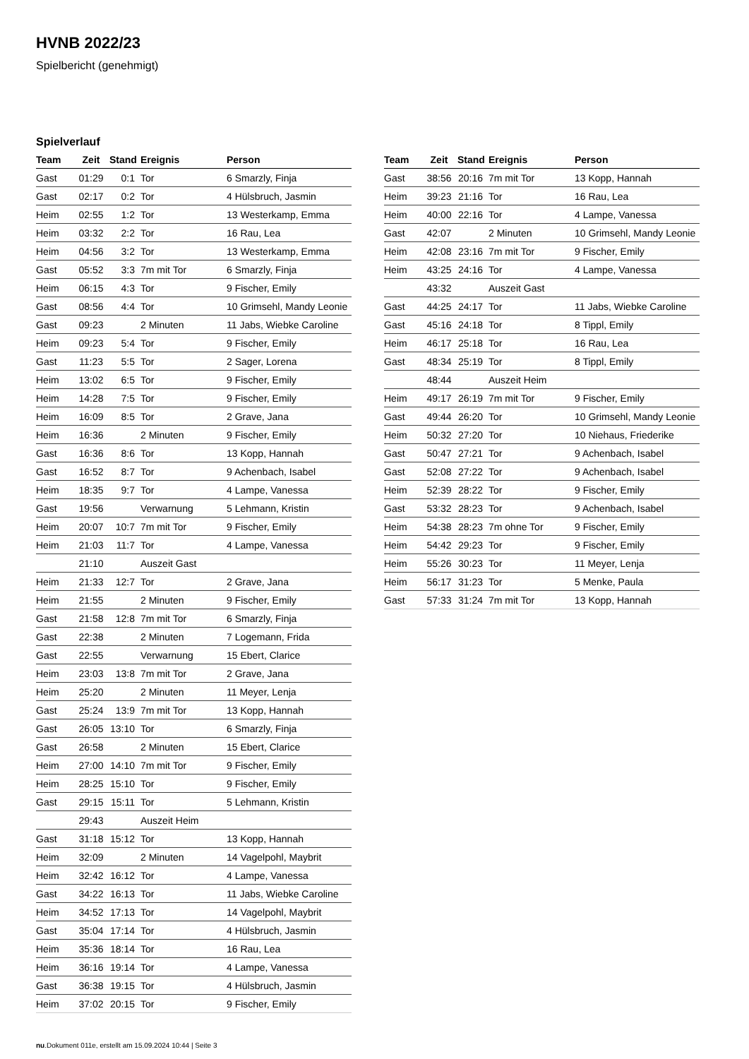HVNB 2022/23
Spielbericht (genehmigt)
Spielverlauf
| Team | Zeit | Stand | Ereignis | Person |
| --- | --- | --- | --- | --- |
| Gast | 01:29 | 0:1 | Tor | 6 Smarzly, Finja |
| Gast | 02:17 | 0:2 | Tor | 4 Hülsbruch, Jasmin |
| Heim | 02:55 | 1:2 | Tor | 13 Westerkamp, Emma |
| Heim | 03:32 | 2:2 | Tor | 16 Rau, Lea |
| Heim | 04:56 | 3:2 | Tor | 13 Westerkamp, Emma |
| Gast | 05:52 | 3:3 | 7m mit Tor | 6 Smarzly, Finja |
| Heim | 06:15 | 4:3 | Tor | 9 Fischer, Emily |
| Gast | 08:56 | 4:4 | Tor | 10 Grimsehl, Mandy Leonie |
| Gast | 09:23 | | 2 Minuten | 11 Jabs, Wiebke Caroline |
| Heim | 09:23 | 5:4 | Tor | 9 Fischer, Emily |
| Gast | 11:23 | 5:5 | Tor | 2 Sager, Lorena |
| Heim | 13:02 | 6:5 | Tor | 9 Fischer, Emily |
| Heim | 14:28 | 7:5 | Tor | 9 Fischer, Emily |
| Heim | 16:09 | 8:5 | Tor | 2 Grave, Jana |
| Heim | 16:36 | | 2 Minuten | 9 Fischer, Emily |
| Gast | 16:36 | 8:6 | Tor | 13 Kopp, Hannah |
| Gast | 16:52 | 8:7 | Tor | 9 Achenbach, Isabel |
| Heim | 18:35 | 9:7 | Tor | 4 Lampe, Vanessa |
| Gast | 19:56 | | Verwarnung | 5 Lehmann, Kristin |
| Heim | 20:07 | 10:7 | 7m mit Tor | 9 Fischer, Emily |
| Heim | 21:03 | 11:7 | Tor | 4 Lampe, Vanessa |
| | 21:10 | | Auszeit Gast | |
| Heim | 21:33 | 12:7 | Tor | 2 Grave, Jana |
| Heim | 21:55 | | 2 Minuten | 9 Fischer, Emily |
| Gast | 21:58 | 12:8 | 7m mit Tor | 6 Smarzly, Finja |
| Gast | 22:38 | | 2 Minuten | 7 Logemann, Frida |
| Gast | 22:55 | | Verwarnung | 15 Ebert, Clarice |
| Heim | 23:03 | 13:8 | 7m mit Tor | 2 Grave, Jana |
| Heim | 25:20 | | 2 Minuten | 11 Meyer, Lenja |
| Gast | 25:24 | 13:9 | 7m mit Tor | 13 Kopp, Hannah |
| Gast | 26:05 | 13:10 | Tor | 6 Smarzly, Finja |
| Gast | 26:58 | | 2 Minuten | 15 Ebert, Clarice |
| Heim | 27:00 | 14:10 | 7m mit Tor | 9 Fischer, Emily |
| Heim | 28:25 | 15:10 | Tor | 9 Fischer, Emily |
| Gast | 29:15 | 15:11 | Tor | 5 Lehmann, Kristin |
| | 29:43 | | Auszeit Heim | |
| Gast | 31:18 | 15:12 | Tor | 13 Kopp, Hannah |
| Heim | 32:09 | | 2 Minuten | 14 Vagelpohl, Maybrit |
| Heim | 32:42 | 16:12 | Tor | 4 Lampe, Vanessa |
| Gast | 34:22 | 16:13 | Tor | 11 Jabs, Wiebke Caroline |
| Heim | 34:52 | 17:13 | Tor | 14 Vagelpohl, Maybrit |
| Gast | 35:04 | 17:14 | Tor | 4 Hülsbruch, Jasmin |
| Heim | 35:36 | 18:14 | Tor | 16 Rau, Lea |
| Heim | 36:16 | 19:14 | Tor | 4 Lampe, Vanessa |
| Gast | 36:38 | 19:15 | Tor | 4 Hülsbruch, Jasmin |
| Heim | 37:02 | 20:15 | Tor | 9 Fischer, Emily |
| Team | Zeit | Stand | Ereignis | Person |
| --- | --- | --- | --- | --- |
| Gast | 38:56 | 20:16 | 7m mit Tor | 13 Kopp, Hannah |
| Heim | 39:23 | 21:16 | Tor | 16 Rau, Lea |
| Heim | 40:00 | 22:16 | Tor | 4 Lampe, Vanessa |
| Gast | 42:07 | | 2 Minuten | 10 Grimsehl, Mandy Leonie |
| Heim | 42:08 | 23:16 | 7m mit Tor | 9 Fischer, Emily |
| Heim | 43:25 | 24:16 | Tor | 4 Lampe, Vanessa |
| | 43:32 | | Auszeit Gast | |
| Gast | 44:25 | 24:17 | Tor | 11 Jabs, Wiebke Caroline |
| Gast | 45:16 | 24:18 | Tor | 8 Tippl, Emily |
| Heim | 46:17 | 25:18 | Tor | 16 Rau, Lea |
| Gast | 48:34 | 25:19 | Tor | 8 Tippl, Emily |
| | 48:44 | | Auszeit Heim | |
| Heim | 49:17 | 26:19 | 7m mit Tor | 9 Fischer, Emily |
| Gast | 49:44 | 26:20 | Tor | 10 Grimsehl, Mandy Leonie |
| Heim | 50:32 | 27:20 | Tor | 10 Niehaus, Friederike |
| Gast | 50:47 | 27:21 | Tor | 9 Achenbach, Isabel |
| Gast | 52:08 | 27:22 | Tor | 9 Achenbach, Isabel |
| Heim | 52:39 | 28:22 | Tor | 9 Fischer, Emily |
| Gast | 53:32 | 28:23 | Tor | 9 Achenbach, Isabel |
| Heim | 54:38 | 28:23 | 7m ohne Tor | 9 Fischer, Emily |
| Heim | 54:42 | 29:23 | Tor | 9 Fischer, Emily |
| Heim | 55:26 | 30:23 | Tor | 11 Meyer, Lenja |
| Heim | 56:17 | 31:23 | Tor | 5 Menke, Paula |
| Gast | 57:33 | 31:24 | 7m mit Tor | 13 Kopp, Hannah |
nu.Dokument 011e, erstellt am 15.09.2024 10:44 | Seite 3